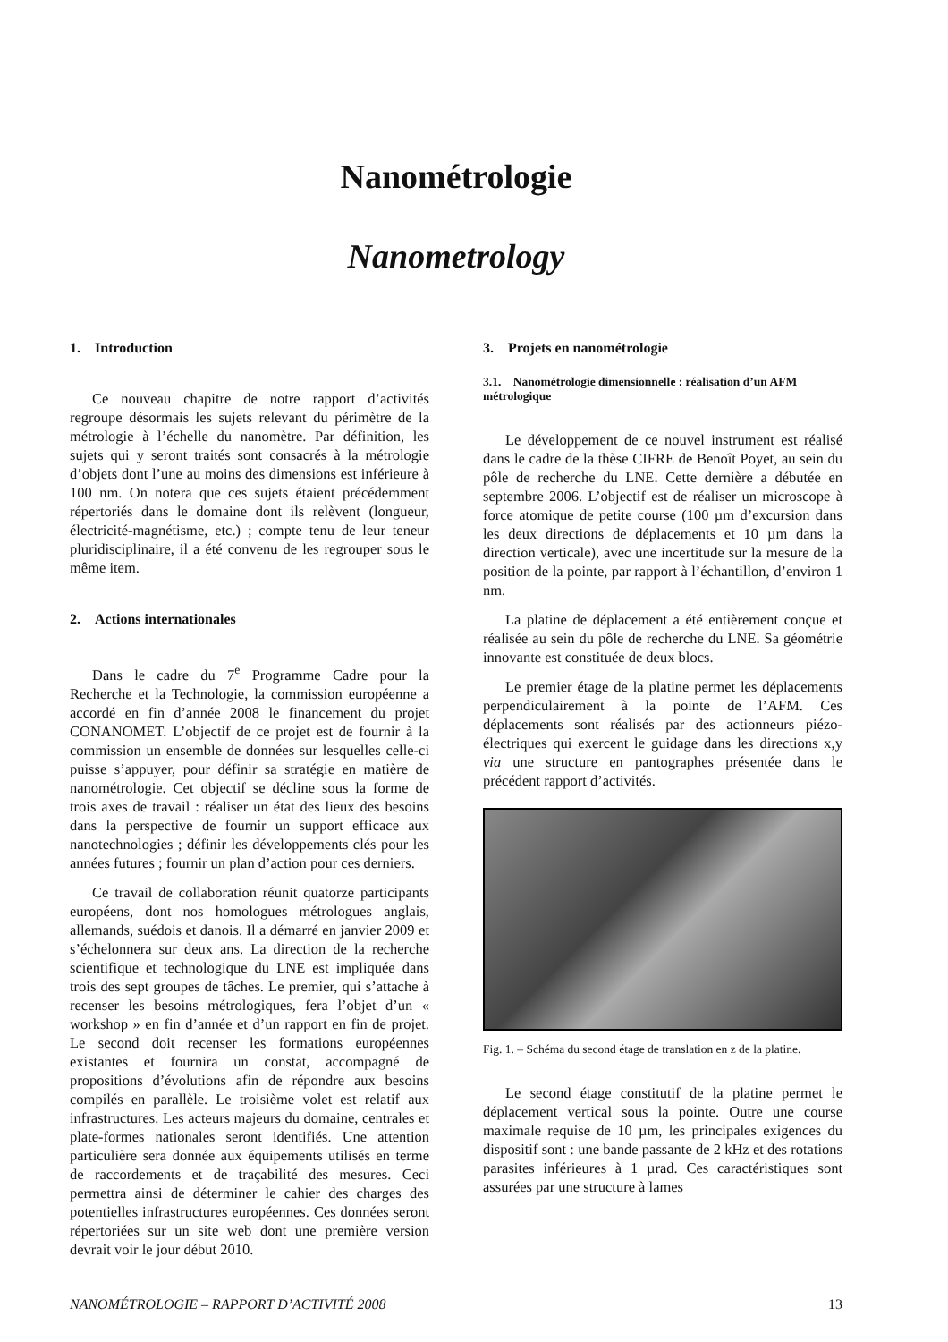Nanométrologie
Nanometrology
1. Introduction
Ce nouveau chapitre de notre rapport d’activités regroupe désormais les sujets relevant du périmètre de la métrologie à l’échelle du nanomètre. Par définition, les sujets qui y seront traités sont consacrés à la métrologie d’objets dont l’une au moins des dimensions est inférieure à 100 nm. On notera que ces sujets étaient précédemment répertoriés dans le domaine dont ils relèvent (longueur, électricité-magnétisme, etc.) ; compte tenu de leur teneur pluridisciplinaire, il a été convenu de les regrouper sous le même item.
2. Actions internationales
Dans le cadre du 7<sup>e</sup> Programme Cadre pour la Recherche et la Technologie, la commission européenne a accordé en fin d’année 2008 le financement du projet CONANOMET. L’objectif de ce projet est de fournir à la commission un ensemble de données sur lesquelles celle-ci puisse s’appuyer, pour définir sa stratégie en matière de nanométrologie. Cet objectif se décline sous la forme de trois axes de travail : réaliser un état des lieux des besoins dans la perspective de fournir un support efficace aux nanotechnologies ; définir les développements clés pour les années futures ; fournir un plan d’action pour ces derniers.
Ce travail de collaboration réunit quatorze participants européens, dont nos homologues métrologues anglais, allemands, suédois et danois. Il a démarré en janvier 2009 et s’échelonnera sur deux ans. La direction de la recherche scientifique et technologique du LNE est impliquée dans trois des sept groupes de tâches. Le premier, qui s’attache à recenser les besoins métrologiques, fera l’objet d’un « workshop » en fin d’année et d’un rapport en fin de projet. Le second doit recenser les formations européennes existantes et fournira un constat, accompagné de propositions d’évolutions afin de répondre aux besoins compilés en parallèle. Le troisième volet est relatif aux infrastructures. Les acteurs majeurs du domaine, centrales et plate-formes nationales seront identifiés. Une attention particulière sera donnée aux équipements utilisés en terme de raccordements et de traçabilité des mesures. Ceci permettra ainsi de déterminer le cahier des charges des potentielles infrastructures européennes. Ces données seront répertoriées sur un site web dont une première version devrait voir le jour début 2010.
3. Projets en nanométrologie
3.1. Nanométrologie dimensionnelle : réalisation d’un AFM métrologique
Le développement de ce nouvel instrument est réalisé dans le cadre de la thèse CIFRE de Benoît Poyet, au sein du pôle de recherche du LNE. Cette dernière a débutée en septembre 2006. L’objectif est de réaliser un microscope à force atomique de petite course (100 µm d’excursion dans les deux directions de déplacements et 10 µm dans la direction verticale), avec une incertitude sur la mesure de la position de la pointe, par rapport à l’échantillon, d’environ 1 nm.
La platine de déplacement a été entièrement conçue et réalisée au sein du pôle de recherche du LNE. Sa géométrie innovante est constituée de deux blocs.
Le premier étage de la platine permet les déplacements perpendiculairement à la pointe de l’AFM. Ces déplacements sont réalisés par des actionneurs piézo-électriques qui exercent le guidage dans les directions x,y via une structure en pantographes présentée dans le précédent rapport d’activités.
Fig. 1. – Schéma du second étage de translation en z de la platine.
Le second étage constitutif de la platine permet le déplacement vertical sous la pointe. Outre une course maximale requise de 10 µm, les principales exigences du dispositif sont : une bande passante de 2 kHz et des rotations parasites inférieures à 1 µrad. Ces caractéristiques sont assurées par une structure à lames
NANOMÉTROLOGIE – RAPPORT D’ACTIVITÉ 2008 13